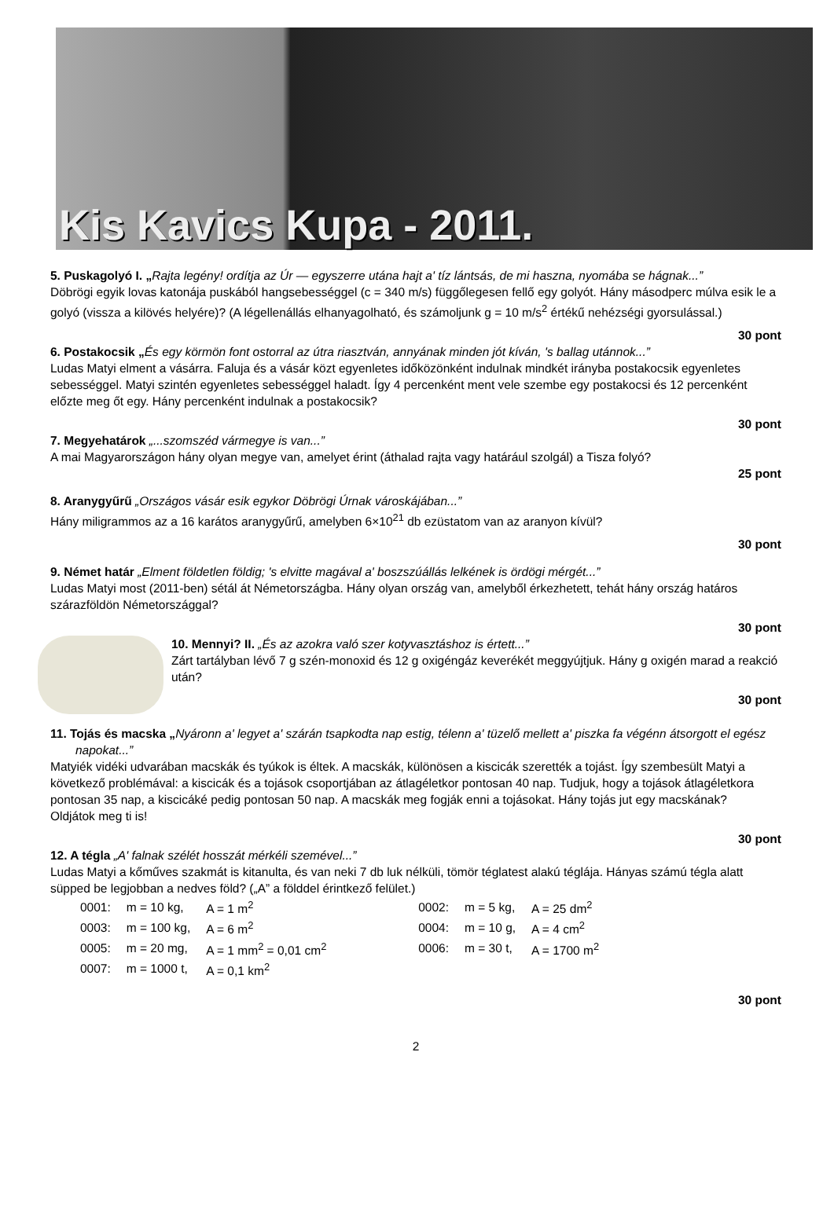Kis Kavics Kupa - 2011.
5. Puskagolyó I. „Rajta legény! ordítja az Úr — egyszerre utána hajt a' tíz lántsás, de mi haszna, nyomába se hágnak...”
Döbrögi egyik lovas katonája puskából hangsebességgel (c = 340 m/s) függőlegesen fellő egy golyót. Hány másodperc múlva esik le a golyó (vissza a kilövés helyére)? (A légellenállás elhanyagolható, és számoljunk g = 10 m/s<sup>2</sup> értékű nehézségi gyorsulással.)
30 pont
6. Postakocsik „És egy körmön font ostorral az útra riasztván, annyának minden jót kíván, 's ballag utánnok...”
Ludas Matyi elment a vásárra. Faluja és a vásár közt egyenletes időközönként indulnak mindkét irányba postakocsik egyenletes sebességgel. Matyi szintén egyenletes sebességgel haladt. Így 4 percenként ment vele szembe egy postakocsi és 12 percenként előzte meg őt egy. Hány percenként indulnak a postakocsik?
30 pont
7. Megyehatárok „...szomszéd vármegye is van...”
A mai Magyarországon hány olyan megye van, amelyet érint (áthalad rajta vagy határául szolgál) a Tisza folyó?
25 pont
8. Aranygyűrű „Országos vásár esik egykor Döbrögi Úrnak városkájában...”
Hány miligrammos az a 16 karátos aranygyűrű, amelyben 6×10<sup>21</sup> db ezüstatom van az aranyon kívül?
30 pont
9. Német határ „Elment földetlen földig; 's elvitte magával a' boszszúállás lelkének is ördögi mérgét...”
Ludas Matyi most (2011-ben) sétál át Németországba. Hány olyan ország van, amelyből érkezhetett, tehát hány ország határos szárazföldön Németországgal?
30 pont
10. Mennyi? II. „És az azokra való szer kotyvasztáshoz is értett...”
Zárt tartályban lévő 7 g szén-monoxid és 12 g oxigéngáz keverékét meggyújtjuk. Hány g oxigén marad a reakció után?
30 pont
11. Tojás és macska „Nyáronn a' legyet a' szárán tsapkodta nap estig, télenn a' tüzelő mellett a' piszka fa végénn átsorgott el egész napokat...”
Matyiék vidéki udvarában macskák és tyúkok is éltek. A macskák, különösen a kiscicák szerették a tojást. Így szembesült Matyi a következő problémával: a kiscicák és a tojások csoportjában az átlagéletkor pontosan 40 nap. Tudjuk, hogy a tojások átlagéletkora pontosan 35 nap, a kiscicáké pedig pontosan 50 nap. A macskák meg fogják enni a tojásokat. Hány tojás jut egy macskának?
Oldjátok meg ti is!
30 pont
12. A tégla „A' falnak szélét hosszát mérkéli szemével...”
Ludas Matyi a kőműves szakmát is kitanulta, és van neki 7 db luk nélküli, tömör téglatest alakú téglája. Hányas számú tégla alatt süpped be legjobban a nedves föld? („A” a földdel érintkező felület.)
| 0001: | m = 10 kg, | A = 1 m<sup>2</sup> | 0002: | m = 5 kg, | A = 25 dm<sup>2</sup> |
| 0003: | m = 100 kg, | A = 6 m<sup>2</sup> | 0004: | m = 10 g, | A = 4 cm<sup>2</sup> |
| 0005: | m = 20 mg, | A = 1 mm<sup>2</sup> = 0,01 cm<sup>2</sup> | 0006: | m = 30 t, | A = 1700 m<sup>2</sup> |
| 0007: | m = 1000 t, | A = 0,1 km<sup>2</sup> | | | |
30 pont
2